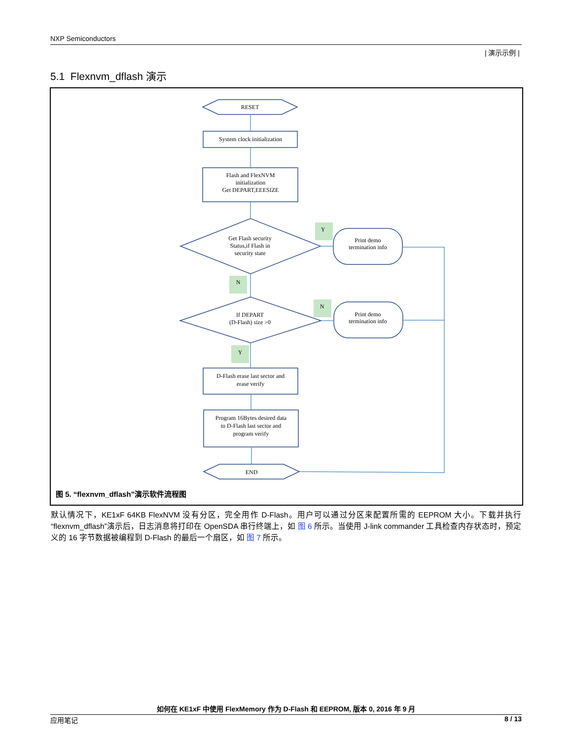NXP Semiconductors
| 演示示例 |
5.1 Flexnvm_dflash 演示
RESET
System clock initialization
Flash and FlexNVM
initialization
Get DEPART,EEESIZE
Get Flash security
Status,if Flash in
security state
If DEPART
(D-Flash) size >0
Print demo
termination info
Print demo
termination info
D-Flash erase last sector and
erase verify
Program 16Bytes desired data
to D-Flash last sector and
program verify
END
Y
N
N
Y
图 5. “flexnvm_dflash”演示软件流程图
默认情况下，KE1xF 64KB FlexNVM 没有分区，完全用作 D-Flash。用户可以通过分区来配置所需的 EEPROM 大小。下载并执行“flexnvm_dflash”演示后，日志消息将打印在 OpenSDA 串行终端上，如 图 6 所示。当使用 J-link commander 工具检查内存状态时，预定义的 16 字节数据被编程到 D-Flash 的最后一个扇区，如 图 7 所示。
如何在 KE1xF 中使用 FlexMemory 作为 D-Flash 和 EEPROM, 版本 0, 2016 年 9 月
应用笔记 8 / 13